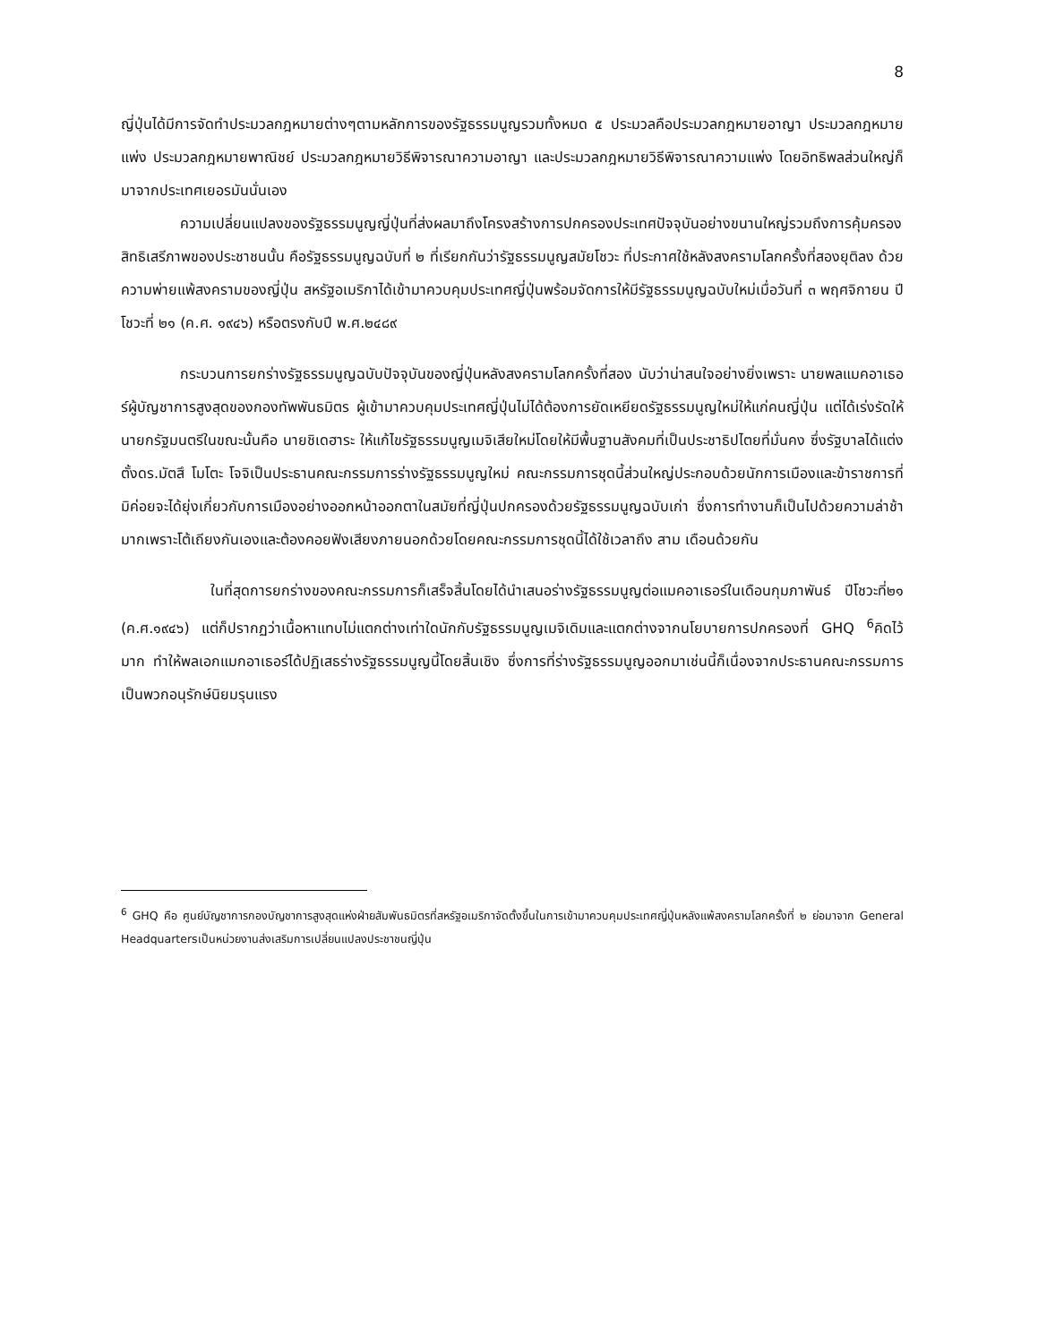8
ญี่ปุ่นได้มีการจัดทำประมวลกฎหมายต่างๆตามหลักการของรัฐธรรมนูญรวมทั้งหมด ๕ ประมวลคือประมวลกฎหมายอาญา ประมวลกฎหมายแพ่ง ประมวลกฎหมายพาณิชย์ ประมวลกฎหมายวิธีพิจารณาความอาญา และประมวลกฎหมายวิธีพิจารณาความแพ่ง โดยอิทธิพลส่วนใหญ่ก็มาจากประเทศเยอรมันนั่นเอง
ความเปลี่ยนแปลงของรัฐธรรมนูญญี่ปุ่นที่ส่งผลมาถึงโครงสร้างการปกครองประเทศปัจจุบันอย่างขนานใหญ่รวมถึงการคุ้มครองสิทธิเสรีภาพของประชาชนนั้น คือรัฐธรรมนูญฉบับที่ ๒ ที่เรียกกันว่ารัฐธรรมนูญสมัยโชวะ ที่ประกาศใช้หลังสงครามโลกครั้งที่สองยุติลง ด้วยความพ่ายแพ้สงครามของญี่ปุ่น สหรัฐอเมริกาได้เข้ามาควบคุมประเทศญี่ปุ่นพร้อมจัดการให้มีรัฐธรรมนูญฉบับใหม่เมื่อวันที่ ๓ พฤศจิกายน ปี โชวะที่ ๒๑ (ค.ศ. ๑๙๔๖) หรือตรงกับปี พ.ศ.๒๔๘๙
กระบวนการยกร่างรัฐธรรมนูญฉบับปัจจุบันของญี่ปุ่นหลังสงครามโลกครั้งที่สอง นับว่าน่าสนใจอย่างยิ่งเพราะ นายพลแมคอาเธอร์ผู้บัญชาการสูงสุดของกองทัพพันธมิตร ผู้เข้ามาควบคุมประเทศญี่ปุ่นไม่ได้ต้องการยัดเหยียดรัฐธรรมนูญใหม่ให้แก่คนญี่ปุ่น แต่ได้เร่งรัดให้นายกรัฐมนตรีในขณะนั้นคือ นายชิเดฮาระ ให้แก้ไขรัฐธรรมนูญเมจิเสียใหม่โดยให้มีพื้นฐานสังคมที่เป็นประชาธิปไตยที่มั่นคง ซึ่งรัฐบาลได้แต่งตั้งดร.มัตสึ โมโตะ โจจิเป็นประธานคณะกรรมการร่างรัฐธรรมนูญใหม่ คณะกรรมการชุดนี้ส่วนใหญ่ประกอบด้วยนักการเมืองและข้าราชการที่มิค่อยจะได้ยุ่งเกี่ยวกับการเมืองอย่างออกหน้าออกตาในสมัยที่ญี่ปุ่นปกครองด้วยรัฐธรรมนูญฉบับเก่า ซึ่งการทำงานก็เป็นไปด้วยความล่าช้ามากเพราะโต้เถียงกันเองและต้องคอยฟังเสียงภายนอกด้วยโดยคณะกรรมการชุดนี้ได้ใช้เวลาถึง สาม เดือนด้วยกัน
ในที่สุดการยกร่างของคณะกรรมการก็เสร็จสิ้นโดยได้นำเสนอร่างรัฐธรรมนูญต่อแมคอาเธอร์ในเดือนกุมภาพันธ์ ปีโชวะที่๒๑ (ค.ศ.๑๙๔๖) แต่ก็ปรากฏว่าเนื้อหาแทบไม่แตกต่างเท่าใดนักกับรัฐธรรมนูญเมจิเดิมและแตกต่างจากนโยบายการปกครองที่ GHQ <sup>6</sup>คิดไว้มาก ทำให้พลเอกแมกอาเธอร์ได้ปฏิเสธร่างรัฐธรรมนูญนี้โดยสิ้นเชิง ซึ่งการที่ร่างรัฐธรรมนูญออกมาเช่นนี้ก็เนื่องจากประธานคณะกรรมการเป็นพวกอนุรักษ์นิยมรุนแรง
<sup>6</sup> GHQ คือ ศูนย์บัญชาการกองบัญชาการสูงสุดแห่งฝ่ายสัมพันธมิตรที่สหรัฐอเมริกาจัดตั้งขึ้นในการเข้ามาควบคุมประเทศญี่ปุ่นหลังแพ้สงครามโลกครั้งที่ ๒ ย่อมาจาก General Headquartersเป็นหน่วยงานส่งเสริมการเปลี่ยนแปลงประชาชนญี่ปุ่น